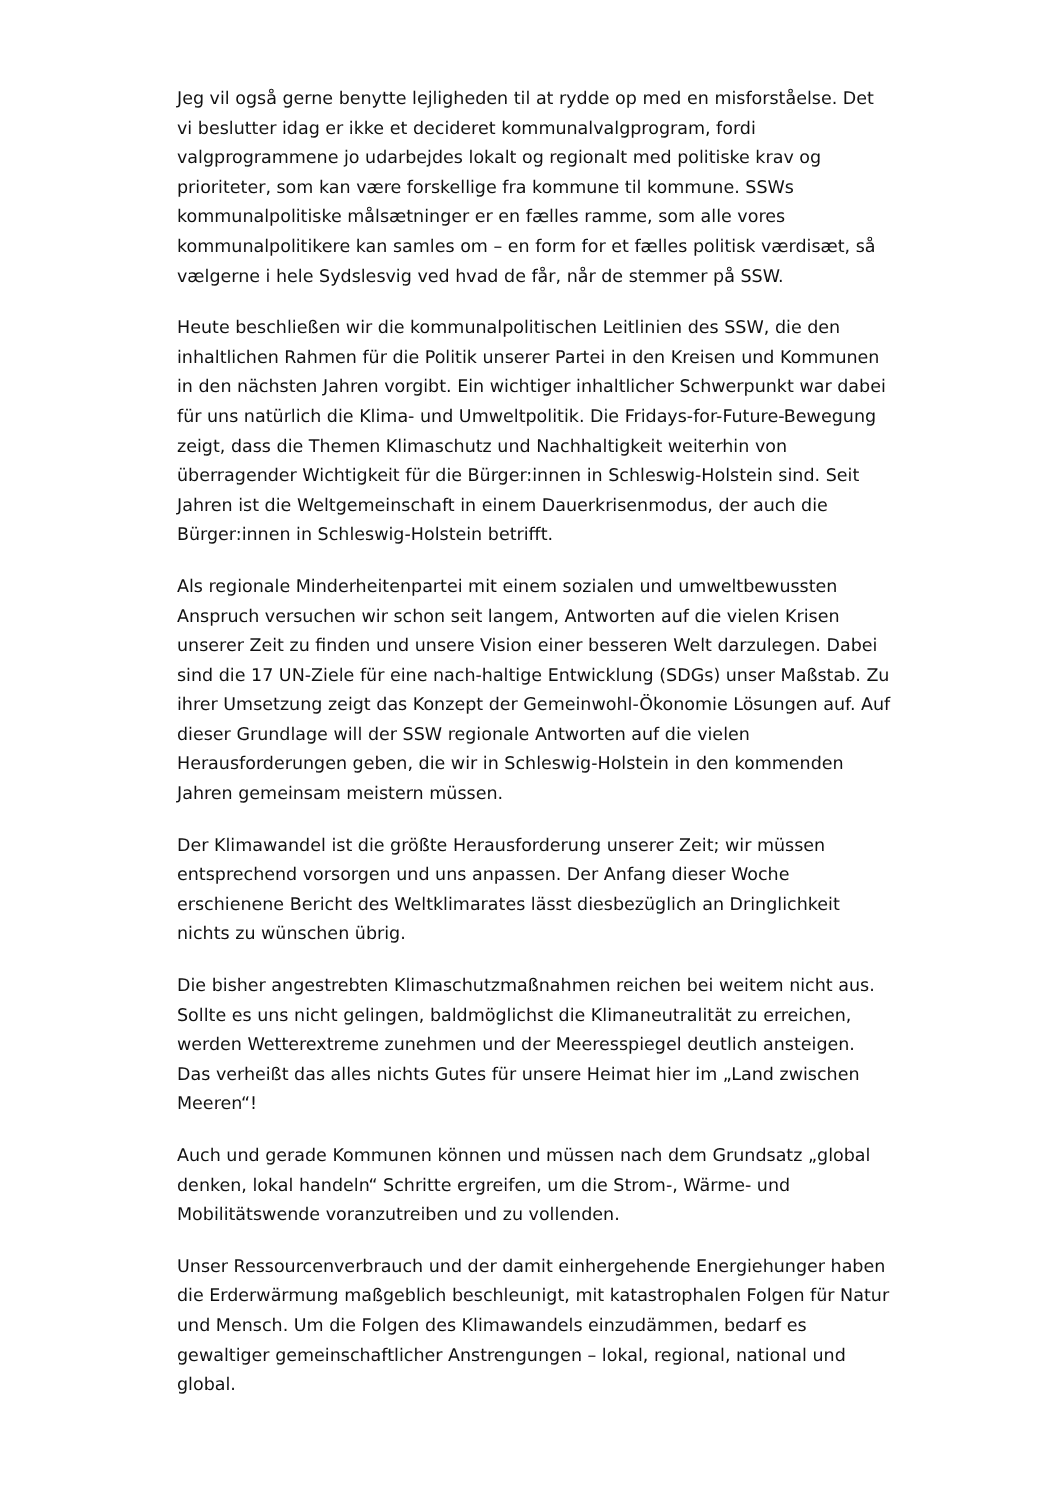Jeg vil også gerne benytte lejligheden til at rydde op med en misforståelse. Det vi beslutter idag er ikke et decideret kommunalvalgprogram, fordi valgprogrammene jo udarbejdes lokalt og regionalt med politiske krav og prioriteter, som kan være forskellige fra kommune til kommune. SSWs kommunalpolitiske målsætninger er en fælles ramme, som alle vores kommunalpolitikere kan samles om – en form for et fælles politisk værdisæt, så vælgerne i hele Sydslesvig ved hvad de får, når de stemmer på SSW.
Heute beschließen wir die kommunalpolitischen Leitlinien des SSW, die den inhaltlichen Rahmen für die Politik unserer Partei in den Kreisen und Kommunen in den nächsten Jahren vorgibt. Ein wichtiger inhaltlicher Schwerpunkt war dabei für uns natürlich die Klima- und Umweltpolitik. Die Fridays-for-Future-Bewegung zeigt, dass die Themen Klimaschutz und Nachhaltigkeit weiterhin von überragender Wichtigkeit für die Bürger:innen in Schleswig-Holstein sind. Seit Jahren ist die Weltgemeinschaft in einem Dauerkrisenmodus, der auch die Bürger:innen in Schleswig-Holstein betrifft.
Als regionale Minderheitenpartei mit einem sozialen und umweltbewussten Anspruch versuchen wir schon seit langem, Antworten auf die vielen Krisen unserer Zeit zu finden und unsere Vision einer besseren Welt darzulegen. Dabei sind die 17 UN-Ziele für eine nach-haltige Entwicklung (SDGs) unser Maßstab. Zu ihrer Umsetzung zeigt das Konzept der Gemeinwohl-Ökonomie Lösungen auf. Auf dieser Grundlage will der SSW regionale Antworten auf die vielen Herausforderungen geben, die wir in Schleswig-Holstein in den kommenden Jahren gemeinsam meistern müssen.
Der Klimawandel ist die größte Herausforderung unserer Zeit; wir müssen entsprechend vorsorgen und uns anpassen. Der Anfang dieser Woche erschienene Bericht des Weltklimarates lässt diesbezüglich an Dringlichkeit nichts zu wünschen übrig.
Die bisher angestrebten Klimaschutzmaßnahmen reichen bei weitem nicht aus. Sollte es uns nicht gelingen, baldmöglichst die Klimaneutralität zu erreichen, werden Wetterextreme zunehmen und der Meeresspiegel deutlich ansteigen. Das verheißt das alles nichts Gutes für unsere Heimat hier im „Land zwischen Meeren“!
Auch und gerade Kommunen können und müssen nach dem Grundsatz „global denken, lokal handeln“ Schritte ergreifen, um die Strom-, Wärme- und Mobilitätswende voranzutreiben und zu vollenden.
Unser Ressourcenverbrauch und der damit einhergehende Energiehunger haben die Erderwärmung maßgeblich beschleunigt, mit katastrophalen Folgen für Natur und Mensch. Um die Folgen des Klimawandels einzudämmen, bedarf es gewaltiger gemeinschaftlicher Anstrengungen – lokal, regional, national und global.